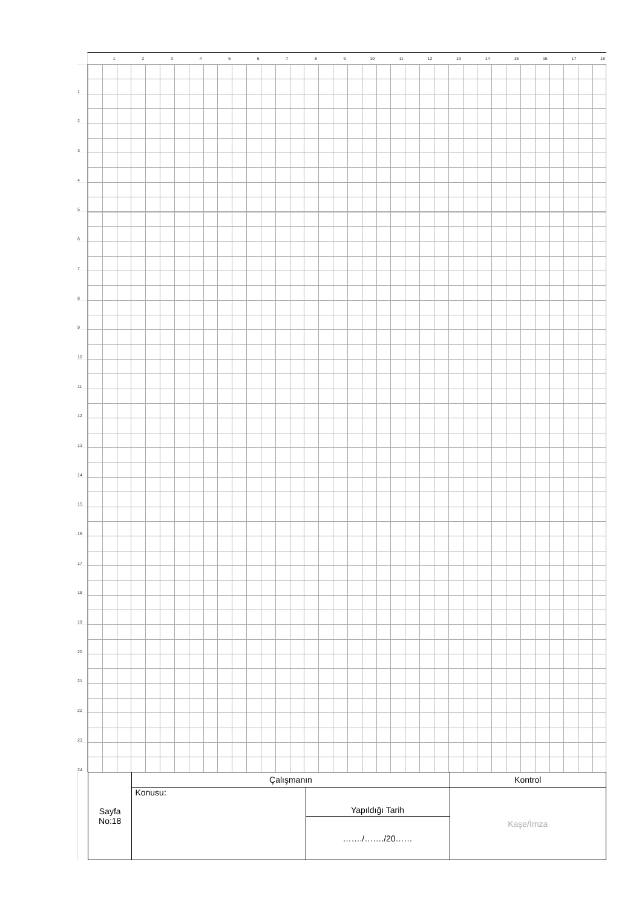1 2 3 4 5 6 7 8 9 10 11 12 13 14 15 16 17 18
1
2
3
4
5
6
7
8
9
10
11
12
13
14
15
16
17
18
19
20
21
22
23
24
| Sayfa No:18 | Çalışmanın | | Kontrol |
| | Konusu: | Yapıldığı Tarih | Kaşe/İmza |
| | | ……./……./20…… | |